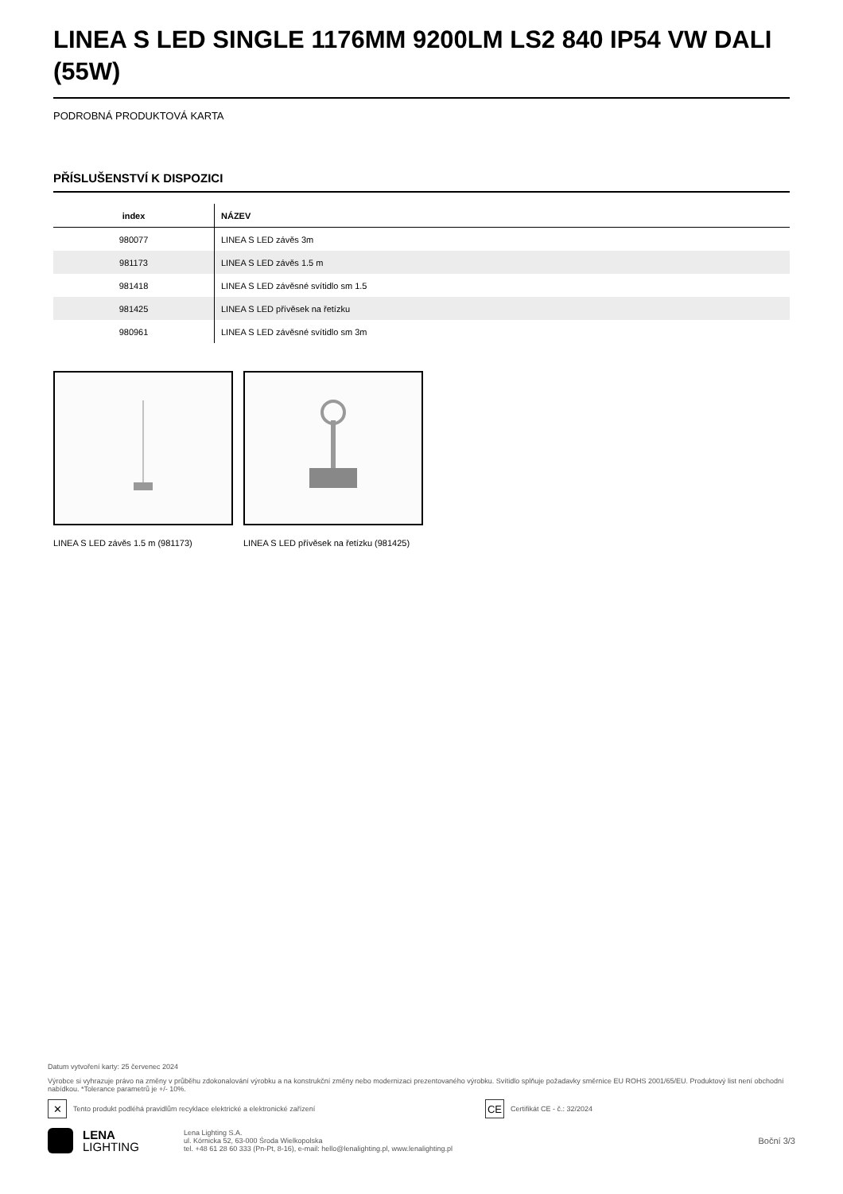LINEA S LED SINGLE 1176MM 9200LM LS2 840 IP54 VW DALI (55W)
PODROBNÁ PRODUKTOVÁ KARTA
PŘÍSLUŠENSTVÍ K DISPOZICI
| index | NÁZEV |
| --- | --- |
| 980077 | LINEA S LED závěs 3m |
| 981173 | LINEA S LED závěs 1.5 m |
| 981418 | LINEA S LED závěsné svítidlo sm 1.5 |
| 981425 | LINEA S LED přívěsek na řetízku |
| 980961 | LINEA S LED závěsné svítidlo sm 3m |
LINEA S LED závěs 1.5 m (981173) LINEA S LED přívěsek na řetízku (981425)
Datum vytvoření karty: 25 červenec 2024
Výrobce si vyhrazuje právo na změny v průběhu zdokonalování výrobku a na konstrukční změny nebo modernizaci prezentovaného výrobku. Svítidlo splňuje požadavky směrnice EU ROHS 2001/65/EU. Produktový list není obchodní nabídkou. *Tolerance parametrů je +/- 10%.
✕ Tento produkt podléhá pravidlům recyklace elektrické a elektronické zařízení CE Certifikát CE - č.: 32/2024
LENA
LIGHTING
Lena Lighting S.A.
ul. Kórnicka 52, 63-000 Środa Wielkopolska
tel. +48 61 28 60 333 (Pn-Pt, 8-16), e-mail: hello@lenalighting.pl, www.lenalighting.pl
Boční 3/3